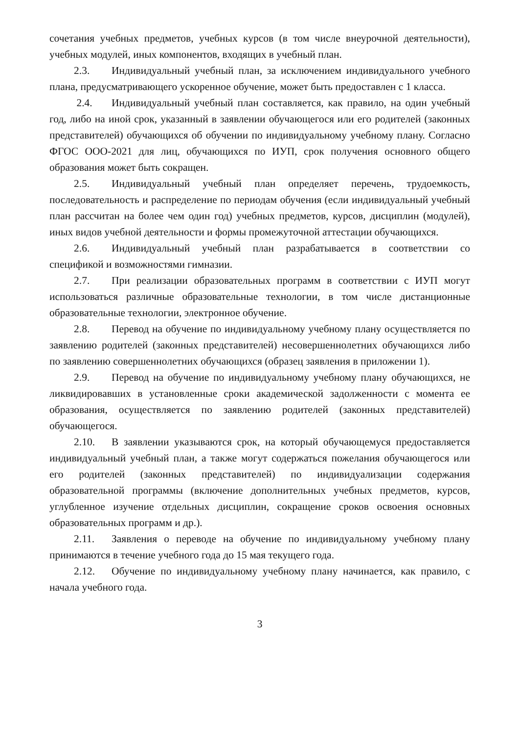сочетания учебных предметов, учебных курсов (в том числе внеурочной деятельности), учебных модулей, иных компонентов, входящих в учебный план.
2.3. Индивидуальный учебный план, за исключением индивидуального учебного плана, предусматривающего ускоренное обучение, может быть предоставлен с 1 класса.
2.4. Индивидуальный учебный план составляется, как правило, на один учебный год, либо на иной срок, указанный в заявлении обучающегося или его родителей (законных представителей) обучающихся об обучении по индивидуальному учебному плану. Согласно ФГОС ООО-2021 для лиц, обучающихся по ИУП, срок получения основного общего образования может быть сокращен.
2.5. Индивидуальный учебный план определяет перечень, трудоемкость, последовательность и распределение по периодам обучения (если индивидуальный учебный план рассчитан на более чем один год) учебных предметов, курсов, дисциплин (модулей), иных видов учебной деятельности и формы промежуточной аттестации обучающихся.
2.6. Индивидуальный учебный план разрабатывается в соответствии со спецификой и возможностями гимназии.
2.7. При реализации образовательных программ в соответствии с ИУП могут использоваться различные образовательные технологии, в том числе дистанционные образовательные технологии, электронное обучение.
2.8. Перевод на обучение по индивидуальному учебному плану осуществляется по заявлению родителей (законных представителей) несовершеннолетних обучающихся либо по заявлению совершеннолетних обучающихся (образец заявления в приложении 1).
2.9. Перевод на обучение по индивидуальному учебному плану обучающихся, не ликвидировавших в установленные сроки академической задолженности с момента ее образования, осуществляется по заявлению родителей (законных представителей) обучающегося.
2.10. В заявлении указываются срок, на который обучающемуся предоставляется индивидуальный учебный план, а также могут содержаться пожелания обучающегося или его родителей (законных представителей) по индивидуализации содержания образовательной программы (включение дополнительных учебных предметов, курсов, углубленное изучение отдельных дисциплин, сокращение сроков освоения основных образовательных программ и др.).
2.11. Заявления о переводе на обучение по индивидуальному учебному плану принимаются в течение учебного года до 15 мая текущего года.
2.12. Обучение по индивидуальному учебному плану начинается, как правило, с начала учебного года.
3